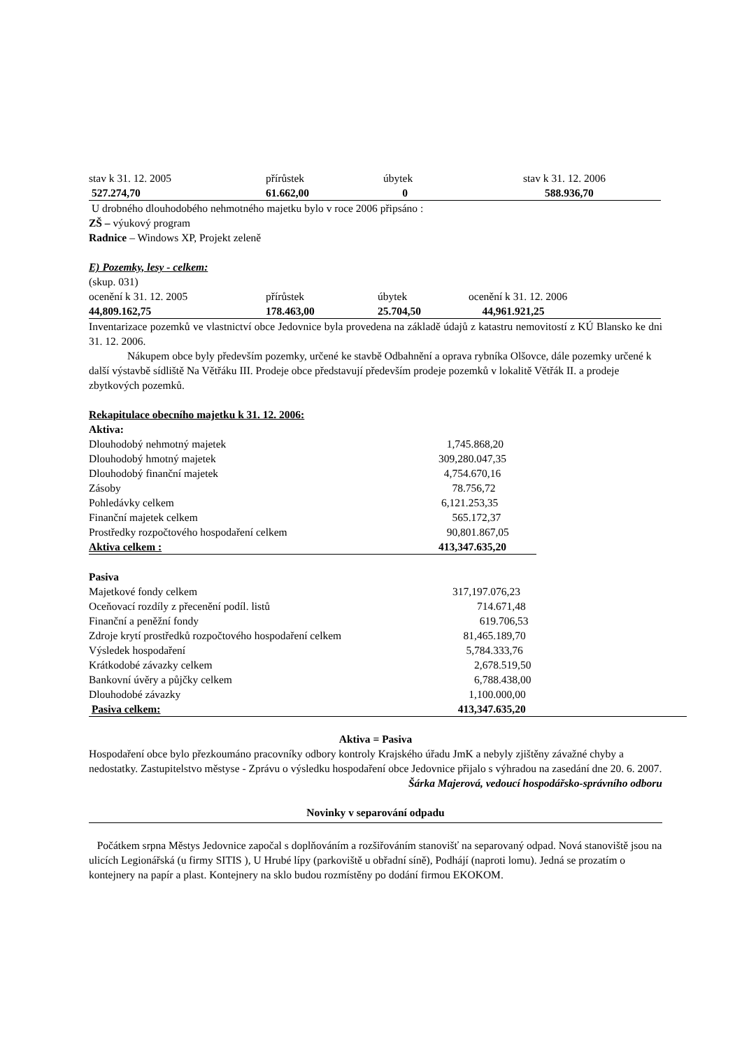| stav k 31. 12. 2005 | přírůstek | úbytek | stav k 31. 12. 2006 |
| 527.274,70 | 61.662,00 | 0 | 588.936,70 |
U drobného dlouhodobého nehmotného majetku bylo v roce 2006 připsáno :
ZŠ – výukový program
Radnice – Windows XP, Projekt zeleně
E) Pozemky, lesy - celkem:
(skup. 031)
| ocenění k 31. 12. 2005 | přírůstek | úbytek | ocenění k 31. 12. 2006 |
| 44,809.162,75 | 178.463,00 | 25.704,50 | 44,961.921,25 |
Inventarizace pozemků ve vlastnictví obce Jedovnice byla provedena na základě údajů z katastru nemovitostí z KÚ Blansko ke dni 31. 12. 2006.
Nákupem obce byly především pozemky, určené ke stavbě Odbahnění a oprava rybníka Olšovce, dále pozemky určené k další výstavbě sídliště Na Větřáku III. Prodeje obce představují především prodeje pozemků v lokalitě Větřák II. a prodeje zbytkových pozemků.
Rekapitulace obecního majetku k 31. 12. 2006:
Aktiva:
| Dlouhodobý nehmotný majetek | 1,745.868,20 |
| Dlouhodobý hmotný majetek | 309,280.047,35 |
| Dlouhodobý finanční majetek | 4,754.670,16 |
| Zásoby | 78.756,72 |
| Pohledávky celkem | 6,121.253,35 |
| Finanční majetek celkem | 565.172,37 |
| Prostředky rozpočtového hospodaření celkem | 90,801.867,05 |
| Aktiva celkem : | 413,347.635,20 |
Pasiva
| Majetkové fondy celkem | 317,197.076,23 |
| Oceňovací rozdíly z přecenění podíl. listů | 714.671,48 |
| Finanční a peněžní fondy | 619.706,53 |
| Zdroje krytí prostředků rozpočtového hospodaření celkem | 81,465.189,70 |
| Výsledek hospodaření | 5,784.333,76 |
| Krátkodobé závazky celkem | 2,678.519,50 |
| Bankovní úvěry a půjčky celkem | 6,788.438,00 |
| Dlouhodobé závazky | 1,100.000,00 |
| Pasiva celkem: | 413,347.635,20 |
Aktiva = Pasiva
Hospodaření obce bylo přezkoumáno pracovníky odbory kontroly Krajského úřadu JmK a nebyly zjištěny závažné chyby a nedostatky. Zastupitelstvo městyse - Zprávu o výsledku hospodaření obce Jedovnice přijalo s výhradou na zasedání dne 20. 6. 2007.
Šárka Majerová, vedoucí hospodářsko-správního odboru
Novinky v separování odpadu
Počátkem srpna Městys Jedovnice započal s doplňováním a rozšiřováním stanovišť na separovaný odpad. Nová stanoviště jsou na ulicích Legionářská (u firmy SITIS ), U Hrubé lípy (parkoviště u obřadní síně), Podhájí (naproti lomu). Jedná se prozatím o kontejnery na papír a plast. Kontejnery na sklo budou rozmístěny po dodání firmou EKOKOM.